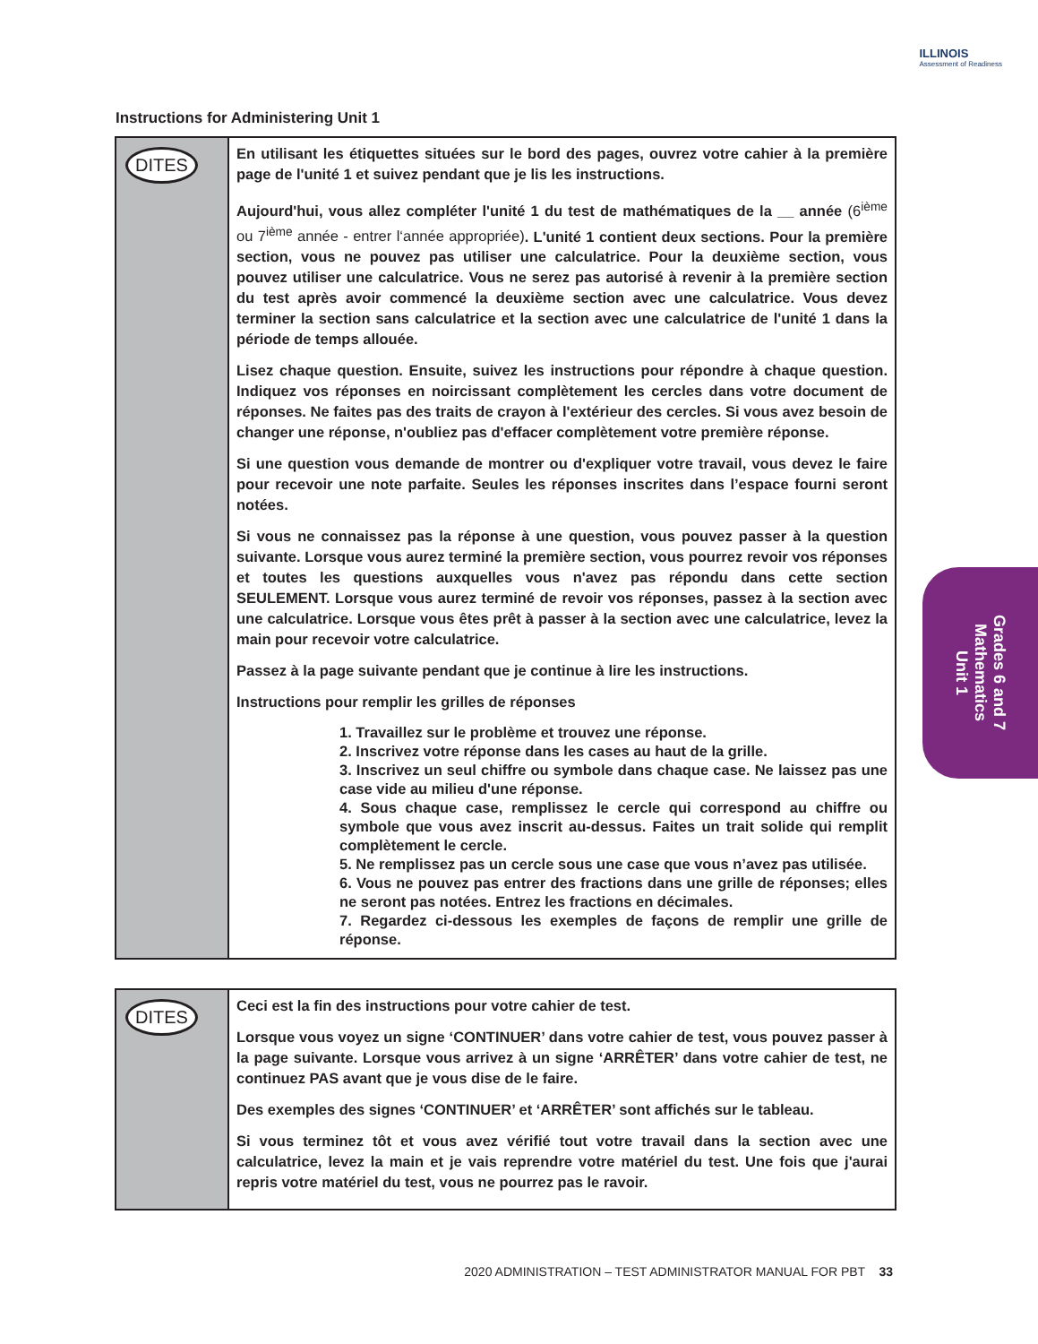ILLINOIS
Assessment of Readiness
Instructions for Administering Unit 1
DITES
En utilisant les étiquettes situées sur le bord des pages, ouvrez votre cahier à la première page de l'unité 1 et suivez pendant que je lis les instructions.
Aujourd'hui, vous allez compléter l'unité 1 du test de mathématiques de la __ année (6<sup>ième</sup> ou 7<sup>ième</sup> année - entrer l‘année appropriée). L'unité 1 contient deux sections. Pour la première section, vous ne pouvez pas utiliser une calculatrice. Pour la deuxième section, vous pouvez utiliser une calculatrice. Vous ne serez pas autorisé à revenir à la première section du test après avoir commencé la deuxième section avec une calculatrice. Vous devez terminer la section sans calculatrice et la section avec une calculatrice de l'unité 1 dans la période de temps allouée.
Lisez chaque question. Ensuite, suivez les instructions pour répondre à chaque question. Indiquez vos réponses en noircissant complètement les cercles dans votre document de réponses. Ne faites pas des traits de crayon à l'extérieur des cercles. Si vous avez besoin de changer une réponse, n'oubliez pas d'effacer complètement votre première réponse.
Si une question vous demande de montrer ou d'expliquer votre travail, vous devez le faire pour recevoir une note parfaite. Seules les réponses inscrites dans l’espace fourni seront notées.
Si vous ne connaissez pas la réponse à une question, vous pouvez passer à la question suivante. Lorsque vous aurez terminé la première section, vous pourrez revoir vos réponses et toutes les questions auxquelles vous n'avez pas répondu dans cette section SEULEMENT. Lorsque vous aurez terminé de revoir vos réponses, passez à la section avec une calculatrice. Lorsque vous êtes prêt à passer à la section avec une calculatrice, levez la main pour recevoir votre calculatrice.
Passez à la page suivante pendant que je continue à lire les instructions.
Instructions pour remplir les grilles de réponses
1. Travaillez sur le problème et trouvez une réponse.
2. Inscrivez votre réponse dans les cases au haut de la grille.
3. Inscrivez un seul chiffre ou symbole dans chaque case. Ne laissez pas une case vide au milieu d'une réponse.
4. Sous chaque case, remplissez le cercle qui correspond au chiffre ou symbole que vous avez inscrit au-dessus. Faites un trait solide qui remplit complètement le cercle.
5. Ne remplissez pas un cercle sous une case que vous n’avez pas utilisée.
6. Vous ne pouvez pas entrer des fractions dans une grille de réponses; elles ne seront pas notées. Entrez les fractions en décimales.
7. Regardez ci-dessous les exemples de façons de remplir une grille de réponse.
DITES
Ceci est la fin des instructions pour votre cahier de test.
Lorsque vous voyez un signe ‘CONTINUER’ dans votre cahier de test, vous pouvez passer à la page suivante. Lorsque vous arrivez à un signe ‘ARRÊTER’ dans votre cahier de test, ne continuez PAS avant que je vous dise de le faire.
Des exemples des signes ‘CONTINUER’ et ‘ARRÊTER’ sont affichés sur le tableau.
Si vous terminez tôt et vous avez vérifié tout votre travail dans la section avec une calculatrice, levez la main et je vais reprendre votre matériel du test. Une fois que j'aurai repris votre matériel du test, vous ne pourrez pas le ravoir.
Grades 6 and 7
Mathematics
Unit 1
2020 ADMINISTRATION – TEST ADMINISTRATOR MANUAL FOR PBT 33